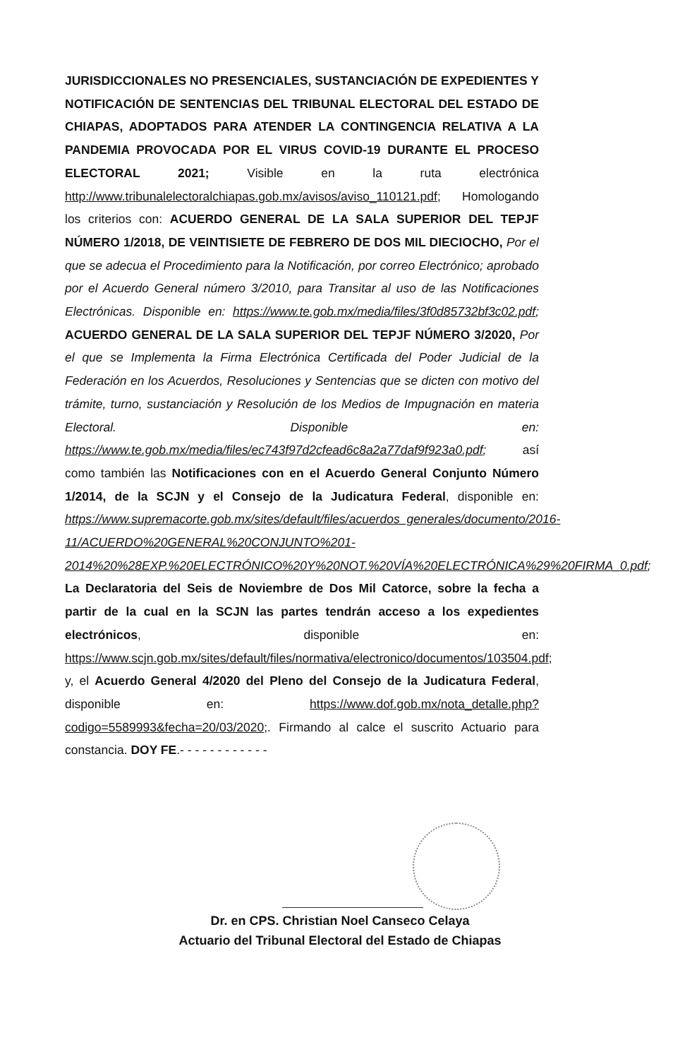JURISDICCIONALES NO PRESENCIALES, SUSTANCIACIÓN DE EXPEDIENTES Y NOTIFICACIÓN DE SENTENCIAS DEL TRIBUNAL ELECTORAL DEL ESTADO DE CHIAPAS, ADOPTADOS PARA ATENDER LA CONTINGENCIA RELATIVA A LA PANDEMIA PROVOCADA POR EL VIRUS COVID-19 DURANTE EL PROCESO ELECTORAL 2021; Visible en la ruta electrónica http://www.tribunalelectoralchiapas.gob.mx/avisos/aviso_110121.pdf; Homologando los criterios con: ACUERDO GENERAL DE LA SALA SUPERIOR DEL TEPJF NÚMERO 1/2018, DE VEINTISIETE DE FEBRERO DE DOS MIL DIECIOCHO, Por el que se adecua el Procedimiento para la Notificación, por correo Electrónico; aprobado por el Acuerdo General número 3/2010, para Transitar al uso de las Notificaciones Electrónicas. Disponible en: https://www.te.gob.mx/media/files/3f0d85732bf3c02.pdf; ACUERDO GENERAL DE LA SALA SUPERIOR DEL TEPJF NÚMERO 3/2020, Por el que se Implementa la Firma Electrónica Certificada del Poder Judicial de la Federación en los Acuerdos, Resoluciones y Sentencias que se dicten con motivo del trámite, turno, sustanciación y Resolución de los Medios de Impugnación en materia Electoral. Disponible en: https://www.te.gob.mx/media/files/ec743f97d2cfead6c8a2a77daf9f923a0.pdf; así como también las Notificaciones con en el Acuerdo General Conjunto Número 1/2014, de la SCJN y el Consejo de la Judicatura Federal, disponible en: https://www.supremacorte.gob.mx/sites/default/files/acuerdos_generales/documento/2016-11/ACUERDO%20GENERAL%20CONJUNTO%201-2014%20%28EXP.%20ELECTRÓNICO%20Y%20NOT.%20VÍA%20ELECTRÓNICA%29%20FIRMA_0.pdf; La Declaratoria del Seis de Noviembre de Dos Mil Catorce, sobre la fecha a partir de la cual en la SCJN las partes tendrán acceso a los expedientes electrónicos, disponible en: https://www.scjn.gob.mx/sites/default/files/normativa/electronico/documentos/103504.pdf; y, el Acuerdo General 4/2020 del Pleno del Consejo de la Judicatura Federal, disponible en: https://www.dof.gob.mx/nota_detalle.php?codigo=5589993&fecha=20/03/2020;. Firmando al calce el suscrito Actuario para constancia. DOY FE.- - - - - - - - - - - -
Dr. en CPS. Christian Noel Canseco Celaya
Actuario del Tribunal Electoral del Estado de Chiapas